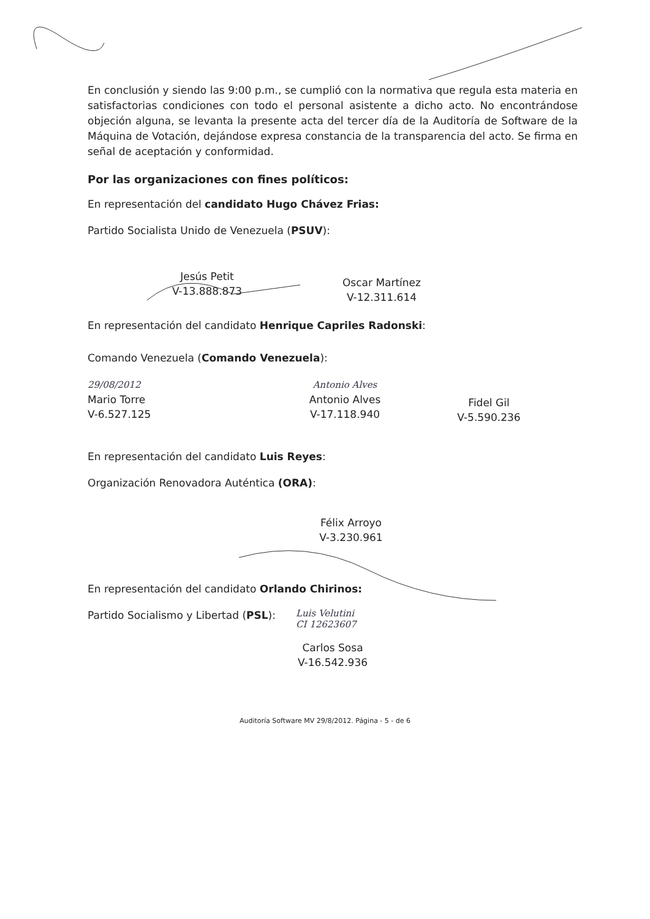En conclusión y siendo las 9:00 p.m., se cumplió con la normativa que regula esta materia en satisfactorias condiciones con todo el personal asistente a dicho acto. No encontrándose objeción alguna, se levanta la presente acta del tercer día de la Auditoría de Software de la Máquina de Votación, dejándose expresa constancia de la transparencia del acto. Se firma en señal de aceptación y conformidad.
Por las organizaciones con fines políticos:
En representación del candidato Hugo Chávez Frias:
Partido Socialista Unido de Venezuela (PSUV):
Jesús Petit
V-13.888.873
Oscar Martínez
V-12.311.614
En representación del candidato Henrique Capriles Radonski:
Comando Venezuela (Comando Venezuela):
29/08/2012
Mario Torre
V-6.527.125
Antonio Alves
Antonio Alves
V-17.118.940
Fidel Gil
V-5.590.236
En representación del candidato Luis Reyes:
Organización Renovadora Auténtica (ORA):
Félix Arroyo
V-3.230.961
En representación del candidato Orlando Chirinos:
Partido Socialismo y Libertad (PSL):
Luis Velutini
CI 12623607
Carlos Sosa
V-16.542.936
Auditoría Software MV 29/8/2012. Página - 5 - de 6